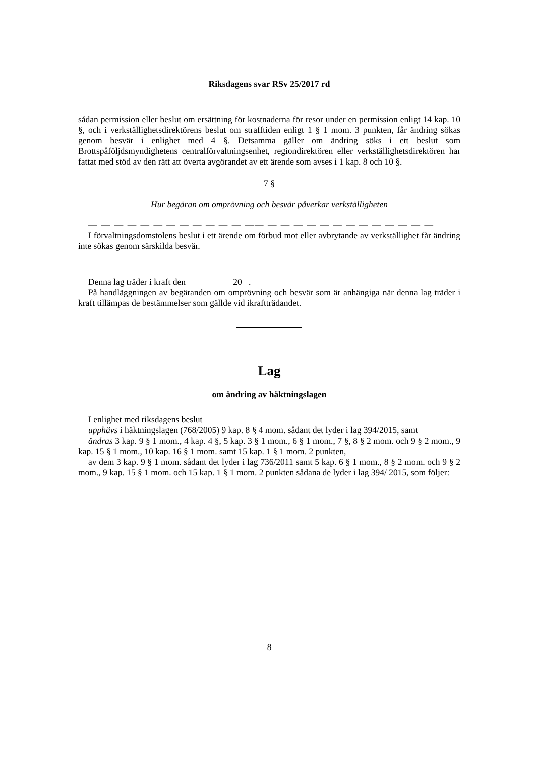Riksdagens svar RSv 25/2017 rd
sådan permission eller beslut om ersättning för kostnaderna för resor under en permission enligt 14 kap. 10 §, och i verkställighetsdirektörens beslut om strafftiden enligt 1 § 1 mom. 3 punkten, får ändring sökas genom besvär i enlighet med 4 §. Detsamma gäller om ändring söks i ett beslut som Brottspåföljdsmyndighetens centralförvaltningsenhet, regiondirektören eller verkställighetsdirektören har fattat med stöd av den rätt att överta avgörandet av ett ärende som avses i 1 kap. 8 och 10 §.
7 §
Hur begäran om omprövning och besvär påverkar verkställigheten
— — — — — — — — — — — — —— — — — — — — — — — — — — —
I förvaltningsdomstolens beslut i ett ärende om förbud mot eller avbrytande av verkställighet får ändring inte sökas genom särskilda besvär.
Denna lag träder i kraft den 20 .
På handläggningen av begäranden om omprövning och besvär som är anhängiga när denna lag träder i kraft tillämpas de bestämmelser som gällde vid ikraftträdandet.
Lag
om ändring av häktningslagen
I enlighet med riksdagens beslut
upphävs i häktningslagen (768/2005) 9 kap. 8 § 4 mom. sådant det lyder i lag 394/2015, samt
ändras 3 kap. 9 § 1 mom., 4 kap. 4 §, 5 kap. 3 § 1 mom., 6 § 1 mom., 7 §, 8 § 2 mom. och 9 § 2 mom., 9 kap. 15 § 1 mom., 10 kap. 16 § 1 mom. samt 15 kap. 1 § 1 mom. 2 punkten,
av dem 3 kap. 9 § 1 mom. sådant det lyder i lag 736/2011 samt 5 kap. 6 § 1 mom., 8 § 2 mom. och 9 § 2 mom., 9 kap. 15 § 1 mom. och 15 kap. 1 § 1 mom. 2 punkten sådana de lyder i lag 394/ 2015, som följer:
8